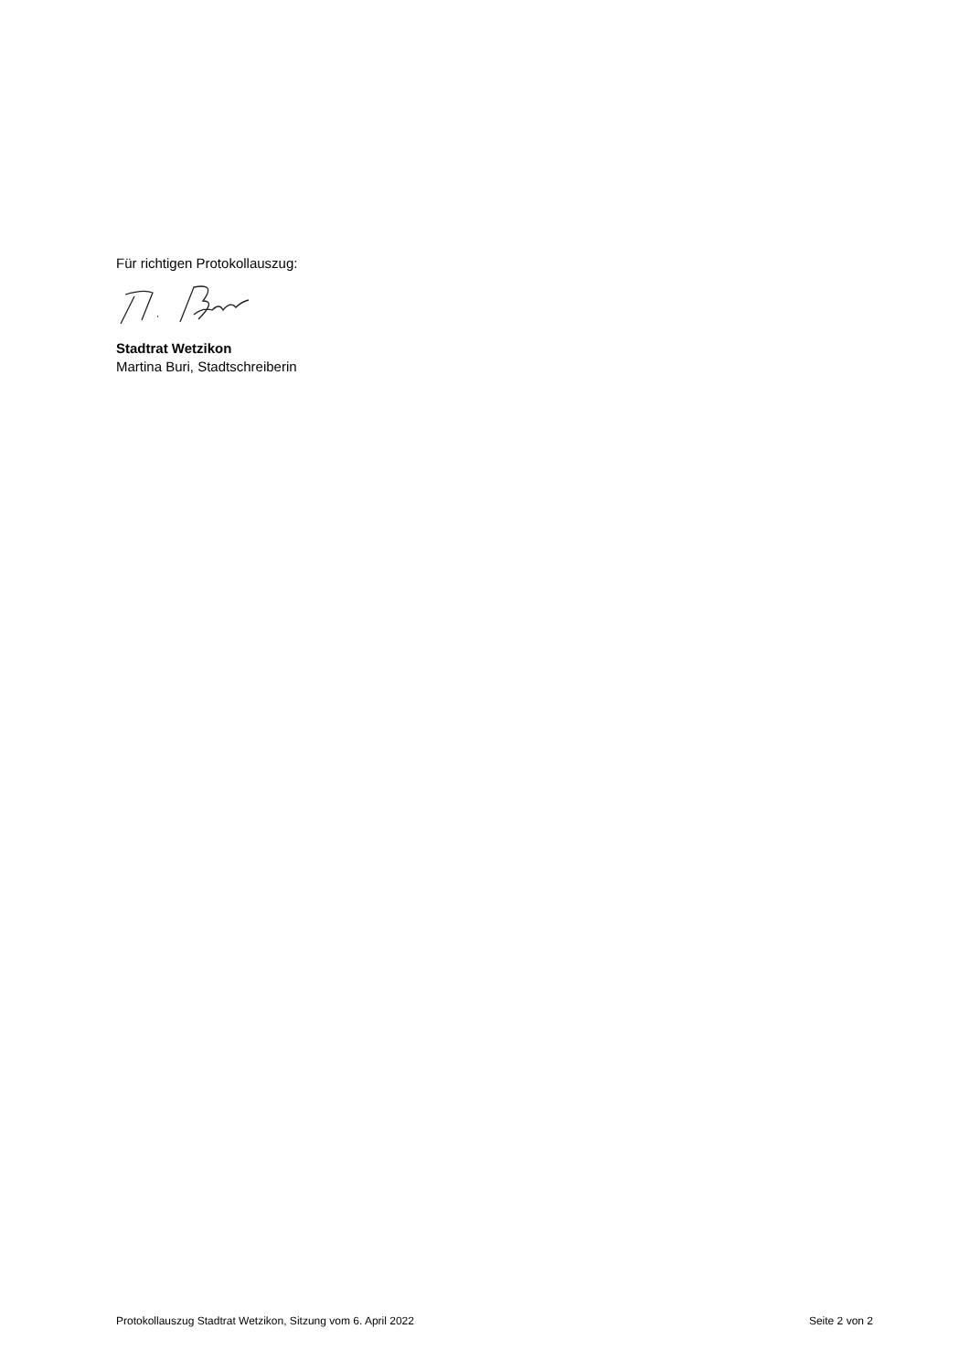Für richtigen Protokollauszug:
Stadtrat Wetzikon
Martina Buri, Stadtschreiberin
Protokollauszug Stadtrat Wetzikon, Sitzung vom 6. April 2022 Seite 2 von 2